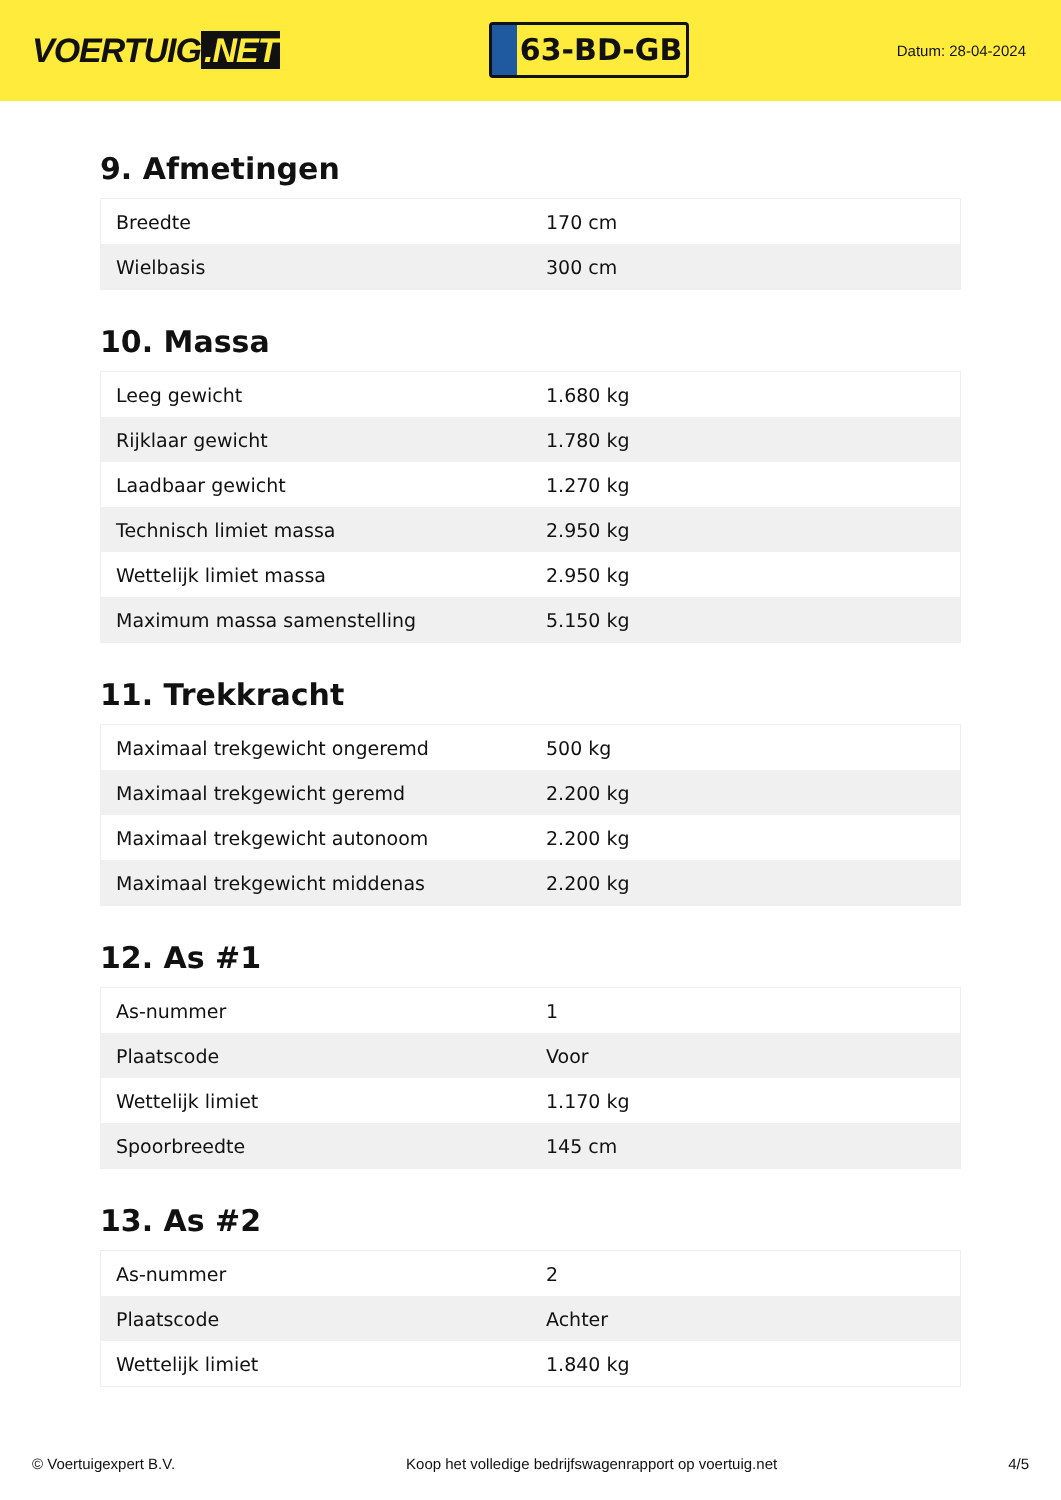VOERTUIG.NET
63-BD-GB
Datum: 28-04-2024
9. Afmetingen
| Breedte | 170 cm |
| Wielbasis | 300 cm |
10. Massa
| Leeg gewicht | 1.680 kg |
| Rijklaar gewicht | 1.780 kg |
| Laadbaar gewicht | 1.270 kg |
| Technisch limiet massa | 2.950 kg |
| Wettelijk limiet massa | 2.950 kg |
| Maximum massa samenstelling | 5.150 kg |
11. Trekkracht
| Maximaal trekgewicht ongeremd | 500 kg |
| Maximaal trekgewicht geremd | 2.200 kg |
| Maximaal trekgewicht autonoom | 2.200 kg |
| Maximaal trekgewicht middenas | 2.200 kg |
12. As #1
| As-nummer | 1 |
| Plaatscode | Voor |
| Wettelijk limiet | 1.170 kg |
| Spoorbreedte | 145 cm |
13. As #2
| As-nummer | 2 |
| Plaatscode | Achter |
| Wettelijk limiet | 1.840 kg |
© Voertuigexpert B.V. Koop het volledige bedrijfswagenrapport op voertuig.net 4/5